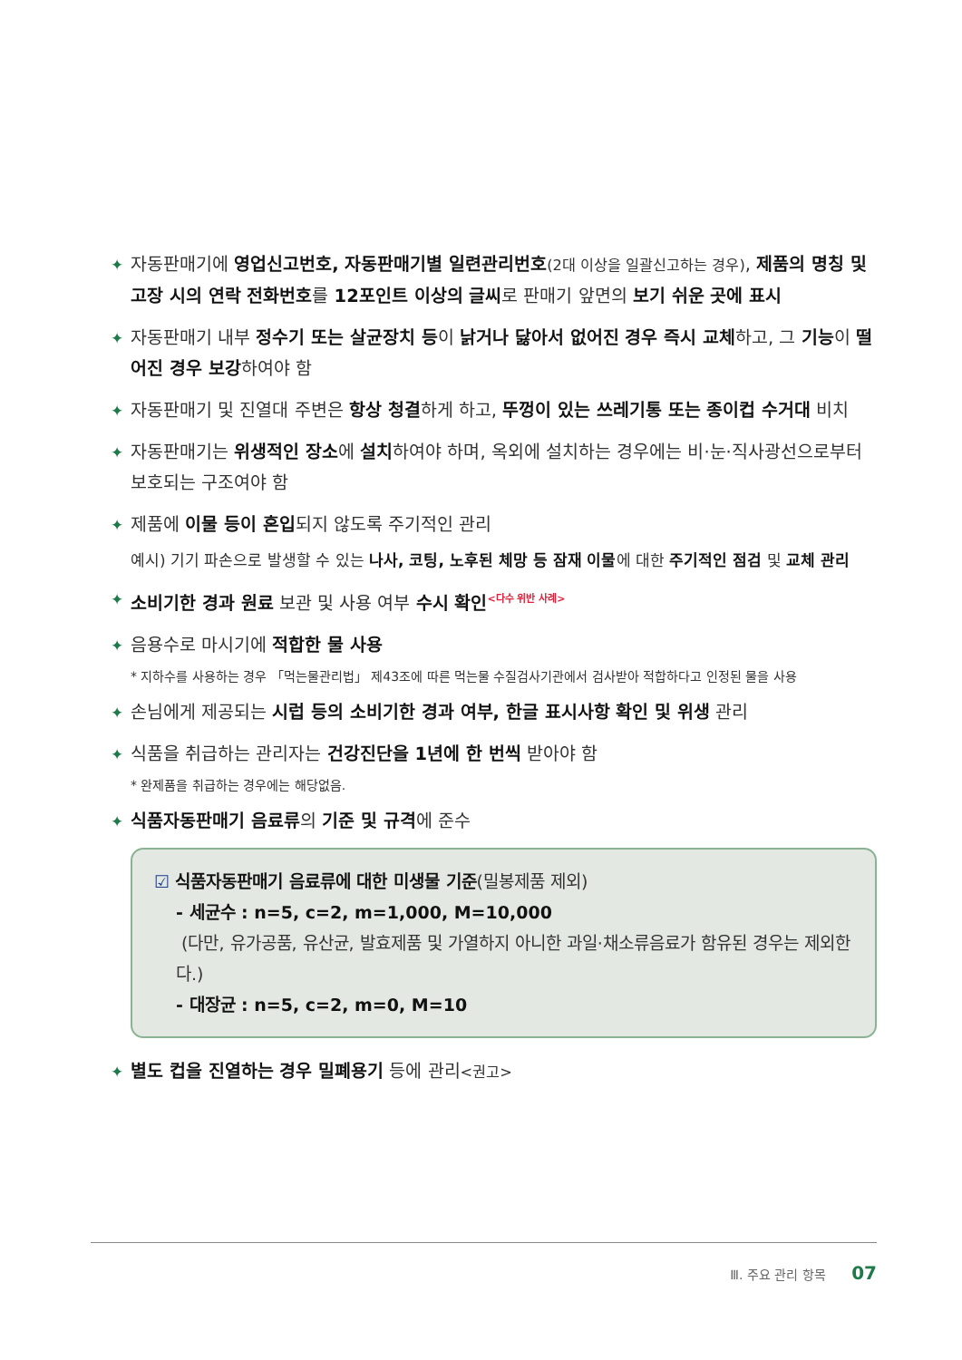✦ 자동판매기에 영업신고번호, 자동판매기별 일련관리번호(2대 이상을 일괄신고하는 경우), 제품의 명칭 및 고장 시의 연락 전화번호를 12포인트 이상의 글씨로 판매기 앞면의 보기 쉬운 곳에 표시
✦ 자동판매기 내부 정수기 또는 살균장치 등이 낡거나 닳아서 없어진 경우 즉시 교체하고, 그 기능이 떨어진 경우 보강하여야 함
✦ 자동판매기 및 진열대 주변은 항상 청결하게 하고, 뚜껑이 있는 쓰레기통 또는 종이컵 수거대 비치
✦ 자동판매기는 위생적인 장소에 설치하여야 하며, 옥외에 설치하는 경우에는 비·눈·직사광선으로부터 보호되는 구조여야 함
✦ 제품에 이물 등이 혼입되지 않도록 주기적인 관리
예시) 기기 파손으로 발생할 수 있는 나사, 코팅, 노후된 체망 등 잠재 이물에 대한 주기적인 점검 및 교체 관리
✦ 소비기한 경과 원료 보관 및 사용 여부 수시 확인<sup><다수 위반 사례></sup>
✦ 음용수로 마시기에 적합한 물 사용
* 지하수를 사용하는 경우 「먹는물관리법」 제43조에 따른 먹는물 수질검사기관에서 검사받아 적합하다고 인정된 물을 사용
✦ 손님에게 제공되는 시럽 등의 소비기한 경과 여부, 한글 표시사항 확인 및 위생 관리
✦ 식품을 취급하는 관리자는 건강진단을 1년에 한 번씩 받아야 함
* 완제품을 취급하는 경우에는 해당없음.
✦ 식품자동판매기 음료류의 기준 및 규격에 준수
☑ 식품자동판매기 음료류에 대한 미생물 기준(밀봉제품 제외)
- 세균수 : n=5, c=2, m=1,000, M=10,000
(다만, 유가공품, 유산균, 발효제품 및 가열하지 아니한 과일·채소류음료가 함유된 경우는 제외한다.)
- 대장균 : n=5, c=2, m=0, M=10
✦ 별도 컵을 진열하는 경우 밀폐용기 등에 관리<권고>
Ⅲ. 주요 관리 항목 07